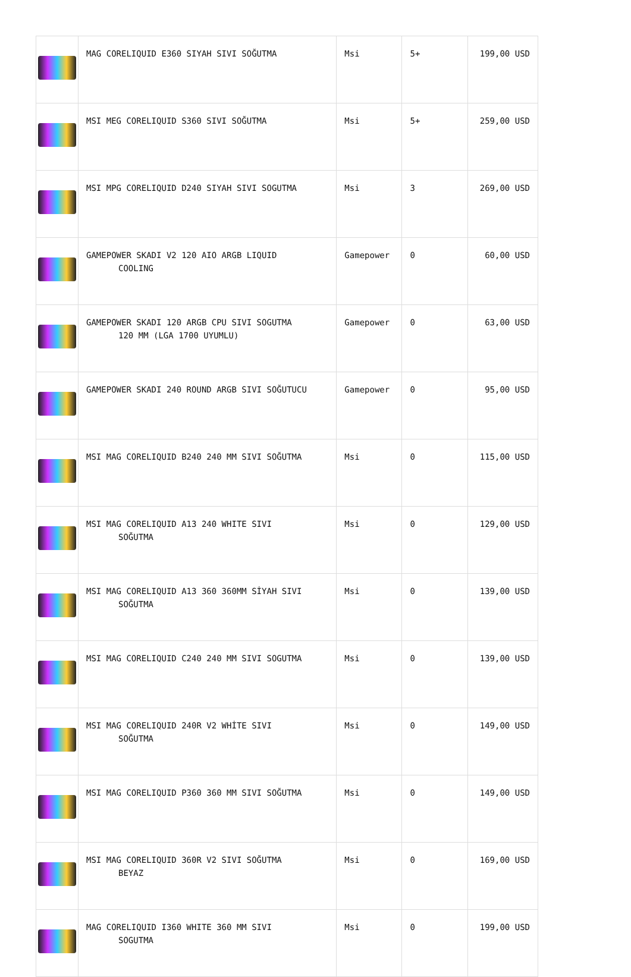| | MAG CORELIQUID E360 SIYAH SIVI SOĞUTMA | Msi | 5+ | 199,00 USD |
| | MSI MEG CORELIQUID S360 SIVI SOĞUTMA | Msi | 5+ | 259,00 USD |
| | MSI MPG CORELIQUID D240 SIYAH SIVI SOGUTMA | Msi | 3 | 269,00 USD |
| | GAMEPOWER SKADI V2 120 AIO ARGB LIQUID COOLING | Gamepower | 0 | 60,00 USD |
| | GAMEPOWER SKADI 120 ARGB CPU SIVI SOGUTMA 120 MM (LGA 1700 UYUMLU) | Gamepower | 0 | 63,00 USD |
| | GAMEPOWER SKADI 240 ROUND ARGB SIVI SOĞUTUCU | Gamepower | 0 | 95,00 USD |
| | MSI MAG CORELIQUID B240 240 MM SIVI SOĞUTMA | Msi | 0 | 115,00 USD |
| | MSI MAG CORELIQUID A13 240 WHITE SIVI SOĞUTMA | Msi | 0 | 129,00 USD |
| | MSI MAG CORELIQUID A13 360 360MM SİYAH SIVI SOĞUTMA | Msi | 0 | 139,00 USD |
| | MSI MAG CORELIQUID C240 240 MM SIVI SOGUTMA | Msi | 0 | 139,00 USD |
| | MSI MAG CORELIQUID 240R V2 WHİTE SIVI SOĞUTMA | Msi | 0 | 149,00 USD |
| | MSI MAG CORELIQUID P360 360 MM SIVI SOĞUTMA | Msi | 0 | 149,00 USD |
| | MSI MAG CORELIQUID 360R V2 SIVI SOĞUTMA BEYAZ | Msi | 0 | 169,00 USD |
| | MAG CORELIQUID I360 WHITE 360 MM SIVI SOGUTMA | Msi | 0 | 199,00 USD |